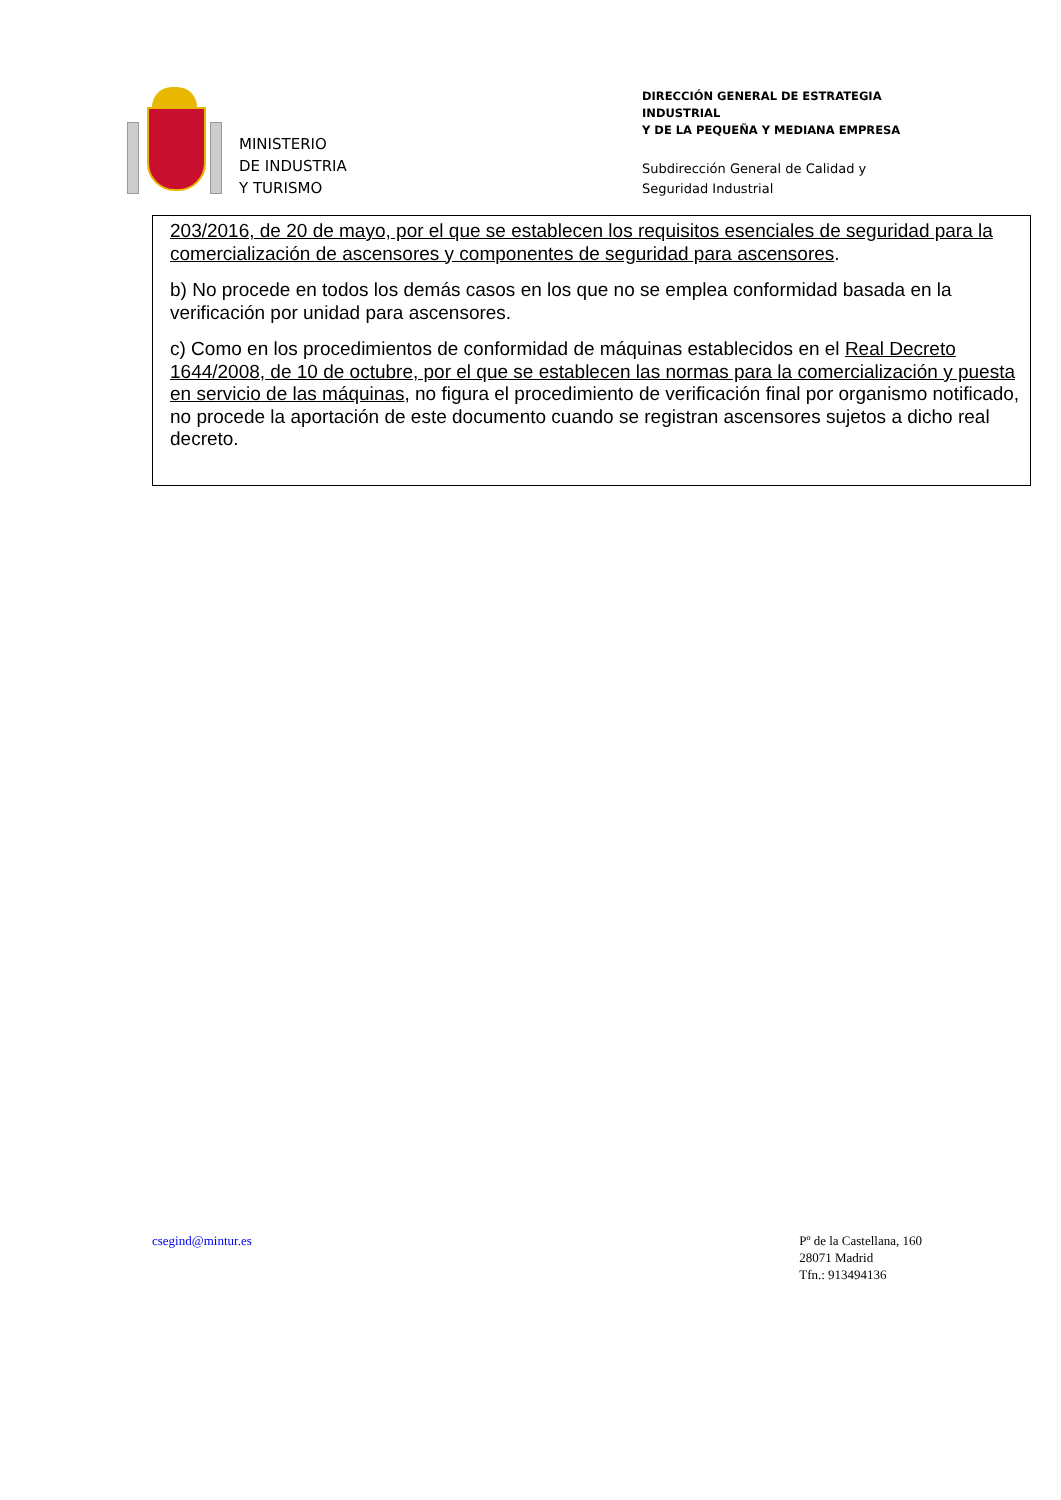MINISTERIO
DE INDUSTRIA
Y TURISMO
DIRECCIÓN GENERAL DE ESTRATEGIA INDUSTRIAL
Y DE LA PEQUEÑA Y MEDIANA EMPRESA
Subdirección General de Calidad y
Seguridad Industrial
203/2016, de 20 de mayo, por el que se establecen los requisitos esenciales de seguridad para la comercialización de ascensores y componentes de seguridad para ascensores.
b) No procede en todos los demás casos en los que no se emplea conformidad basada en la verificación por unidad para ascensores.
c) Como en los procedimientos de conformidad de máquinas establecidos en el Real Decreto 1644/2008, de 10 de octubre, por el que se establecen las normas para la comercialización y puesta en servicio de las máquinas, no figura el procedimiento de verificación final por organismo notificado, no procede la aportación de este documento cuando se registran ascensores sujetos a dicho real decreto.
csegind@mintur.es Pº de la Castellana, 160
28071 Madrid
Tfn.: 913494136